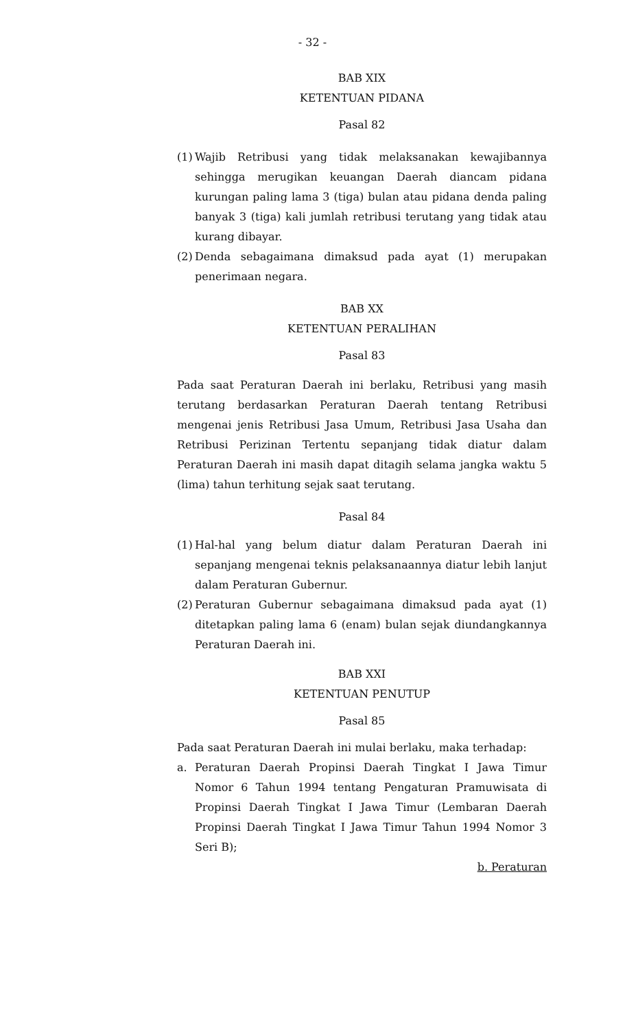- 32 -
BAB XIX
KETENTUAN PIDANA
Pasal 82
(1) Wajib Retribusi yang tidak melaksanakan kewajibannya sehingga merugikan keuangan Daerah diancam pidana kurungan paling lama 3 (tiga) bulan atau pidana denda paling banyak 3 (tiga) kali jumlah retribusi terutang yang tidak atau kurang dibayar.
(2) Denda sebagaimana dimaksud pada ayat (1) merupakan penerimaan negara.
BAB XX
KETENTUAN PERALIHAN
Pasal 83
Pada saat Peraturan Daerah ini berlaku, Retribusi yang masih terutang berdasarkan Peraturan Daerah tentang Retribusi mengenai jenis Retribusi Jasa Umum, Retribusi Jasa Usaha dan Retribusi Perizinan Tertentu sepanjang tidak diatur dalam Peraturan Daerah ini masih dapat ditagih selama jangka waktu 5 (lima) tahun terhitung sejak saat terutang.
Pasal 84
(1) Hal-hal yang belum diatur dalam Peraturan Daerah ini sepanjang mengenai teknis pelaksanaannya diatur lebih lanjut dalam Peraturan Gubernur.
(2) Peraturan Gubernur sebagaimana dimaksud pada ayat (1) ditetapkan paling lama 6 (enam) bulan sejak diundangkannya Peraturan Daerah ini.
BAB XXI
KETENTUAN PENUTUP
Pasal 85
Pada saat Peraturan Daerah ini mulai berlaku, maka terhadap:
a. Peraturan Daerah Propinsi Daerah Tingkat I Jawa Timur Nomor 6 Tahun 1994 tentang Pengaturan Pramuwisata di Propinsi Daerah Tingkat I Jawa Timur (Lembaran Daerah Propinsi Daerah Tingkat I Jawa Timur Tahun 1994 Nomor 3 Seri B);
b. Peraturan